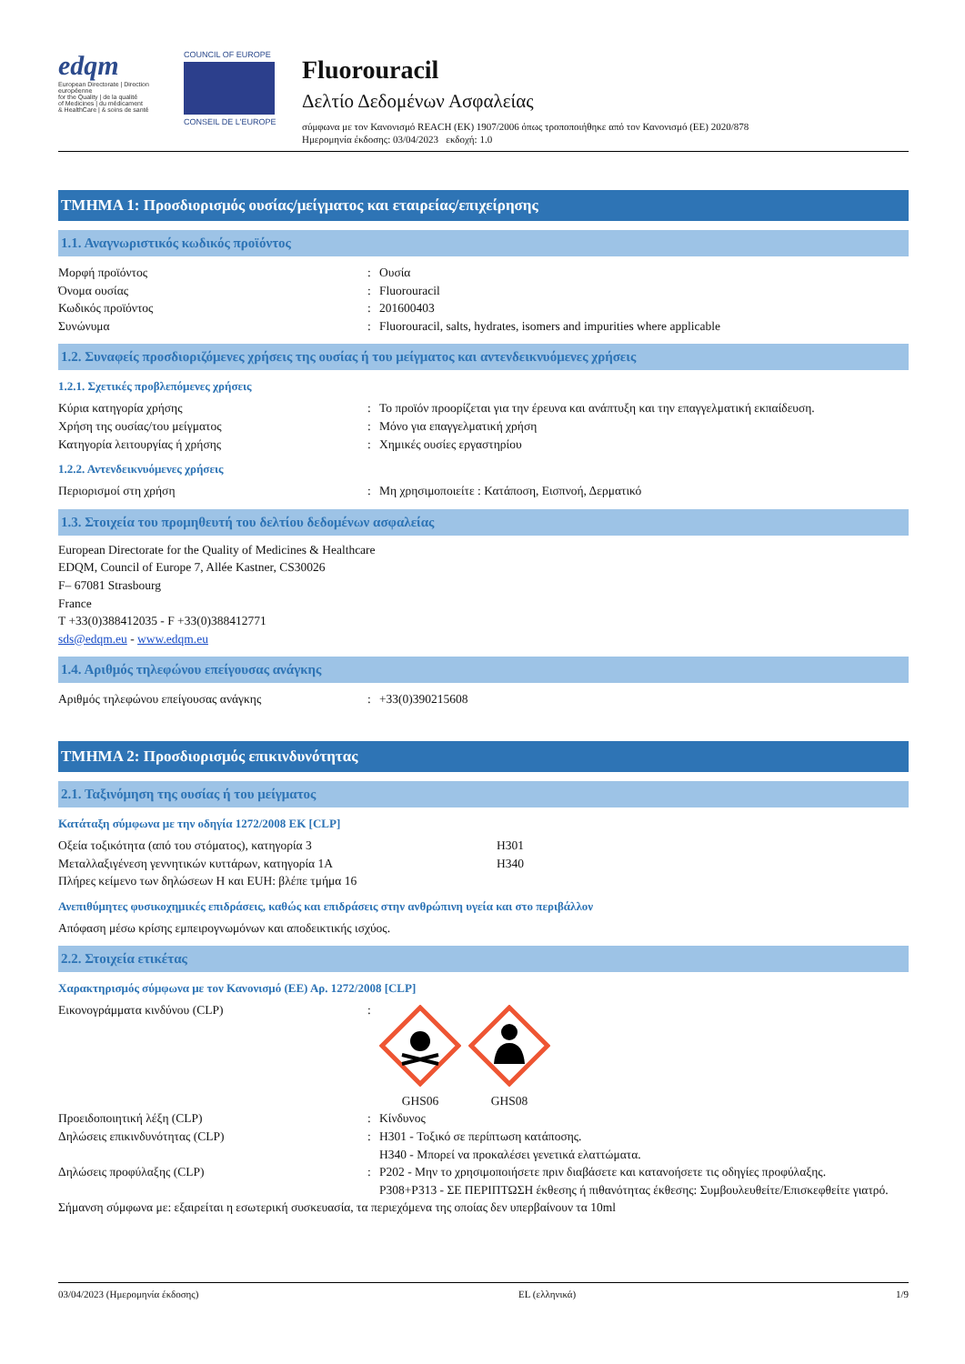edqm
European Directorate | Direction européenne
for the Quality | de la qualité
of Medicines | du médicament
& HealthCare | & soins de santé
COUNCIL OF EUROPE
CONSEIL DE L'EUROPE
Fluorouracil
Δελτίο Δεδομένων Ασφαλείας
σύμφωνα με τον Κανονισμό REACH (ΕΚ) 1907/2006 όπως τροποποιήθηκε από τον Κανονισμό (ΕΕ) 2020/878
Ημερομηνία έκδοσης: 03/04/2023 εκδοχή: 1.0
ΤΜΗΜΑ 1: Προσδιορισμός ουσίας/μείγματος και εταιρείας/επιχείρησης
1.1. Αναγνωριστικός κωδικός προϊόντος
Μορφή προϊόντος: Ουσία
Όνομα ουσίας: Fluorouracil
Κωδικός προϊόντος: 201600403
Συνώνυμα: Fluorouracil, salts, hydrates, isomers and impurities where applicable
1.2. Συναφείς προσδιοριζόμενες χρήσεις της ουσίας ή του μείγματος και αντενδεικνυόμενες χρήσεις
1.2.1. Σχετικές προβλεπόμενες χρήσεις
Κύρια κατηγορία χρήσης: Το προϊόν προορίζεται για την έρευνα και ανάπτυξη και την επαγγελματική εκπαίδευση.
Χρήση της ουσίας/του μείγματος: Μόνο για επαγγελματική χρήση
Κατηγορία λειτουργίας ή χρήσης: Χημικές ουσίες εργαστηρίου
1.2.2. Αντενδεικνυόμενες χρήσεις
Περιορισμοί στη χρήση: Μη χρησιμοποιείτε : Κατάποση, Εισπνοή, Δερματικό
1.3. Στοιχεία του προμηθευτή του δελτίου δεδομένων ασφαλείας
European Directorate for the Quality of Medicines & Healthcare
EDQM, Council of Europe 7, Allée Kastner, CS30026
F– 67081 Strasbourg
France
T +33(0)388412035 - F +33(0)388412771
sds@edqm.eu - www.edqm.eu
1.4. Αριθμός τηλεφώνου επείγουσας ανάγκης
Αριθμός τηλεφώνου επείγουσας ανάγκης: +33(0)390215608
ΤΜΗΜΑ 2: Προσδιορισμός επικινδυνότητας
2.1. Ταξινόμηση της ουσίας ή του μείγματος
Κατάταξη σύμφωνα με την οδηγία 1272/2008 ΕΚ [CLP]
Οξεία τοξικότητα (από του στόματος), κατηγορία 3 H301
Μεταλλαξιγένεση γεννητικών κυττάρων, κατηγορία 1A H340
Πλήρες κείμενο των δηλώσεων H και EUH: βλέπε τμήμα 16
Ανεπιθύμητες φυσικοχημικές επιδράσεις, καθώς και επιδράσεις στην ανθρώπινη υγεία και στο περιβάλλον
Απόφαση μέσω κρίσης εμπειρογνωμόνων και αποδεικτικής ισχύος.
2.2. Στοιχεία ετικέτας
Χαρακτηρισμός σύμφωνα με τον Κανονισμό (ΕΕ) Αρ. 1272/2008 [CLP]
Εικονογράμματα κινδύνου (CLP):
GHS06
GHS08
Προειδοποιητική λέξη (CLP): Κίνδυνος
Δηλώσεις επικινδυνότητας (CLP): H301 - Τοξικό σε περίπτωση κατάποσης.
H340 - Μπορεί να προκαλέσει γενετικά ελαττώματα.
Δηλώσεις προφύλαξης (CLP): P202 - Μην το χρησιμοποιήσετε πριν διαβάσετε και κατανοήσετε τις οδηγίες προφύλαξης.
P308+P313 - ΣΕ ΠΕΡΙΠΤΩΣΗ έκθεσης ή πιθανότητας έκθεσης: Συμβουλευθείτε/Επισκεφθείτε γιατρό.
Σήμανση σύμφωνα με: εξαιρείται η εσωτερική συσκευασία, τα περιεχόμενα της οποίας δεν υπερβαίνουν τα 10ml
03/04/2023 (Ημερομηνία έκδοσης) EL (ελληνικά) 1/9